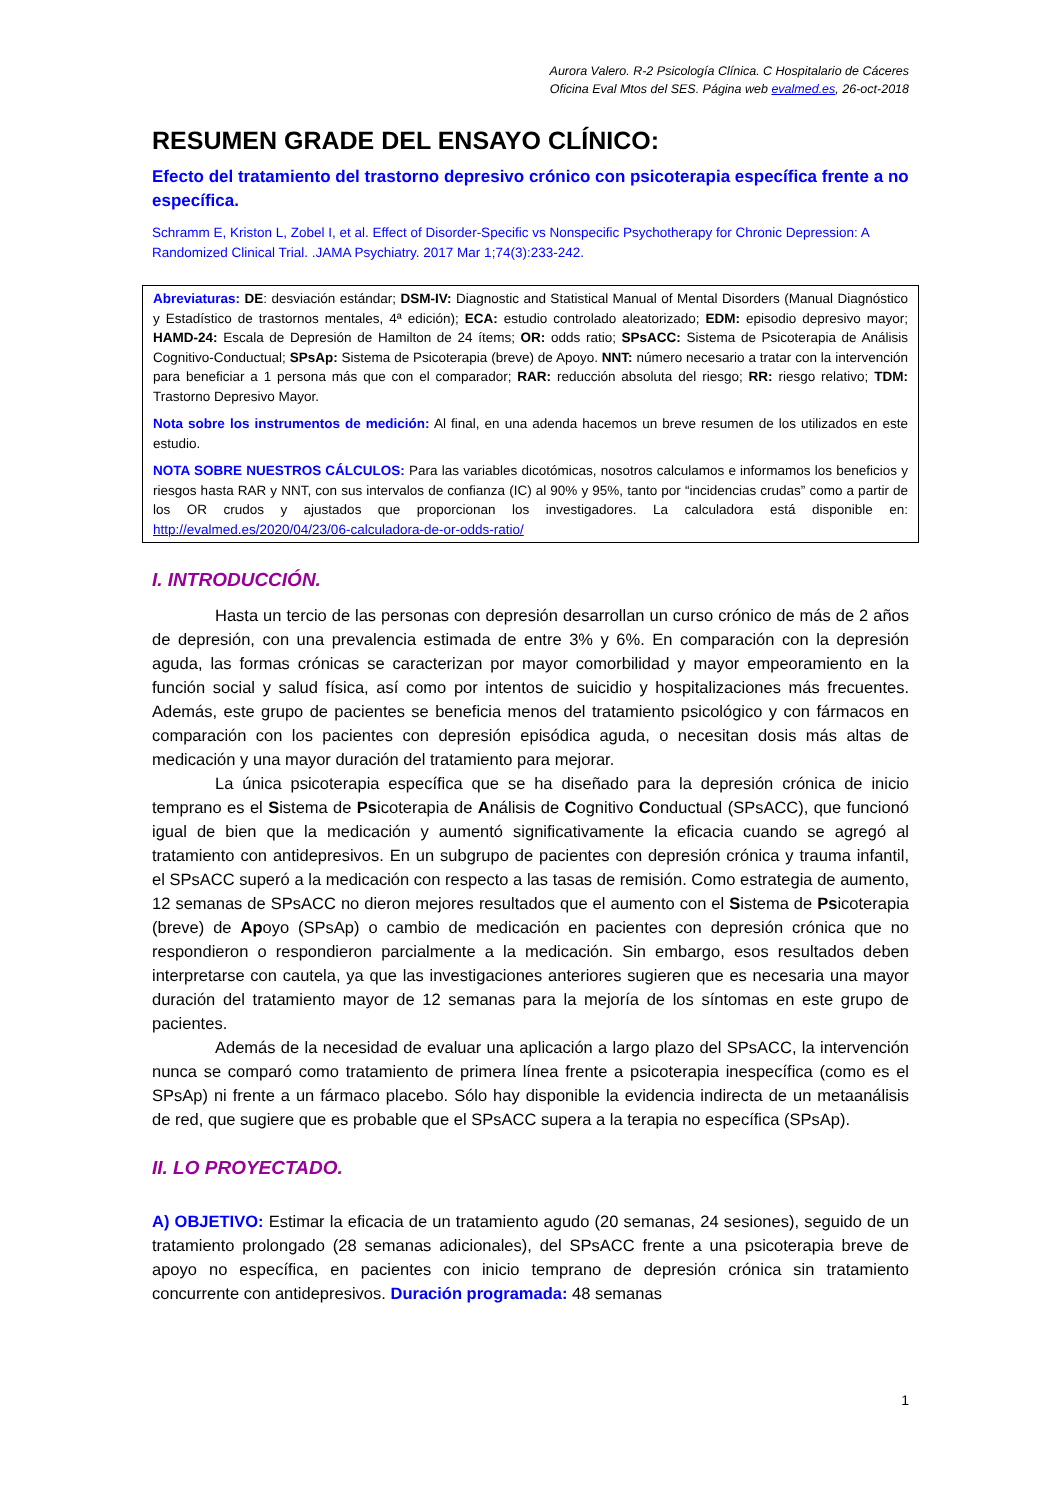Aurora Valero. R-2 Psicología Clínica. C Hospitalario de Cáceres
Oficina Eval Mtos del SES. Página web evalmed.es, 26-oct-2018
RESUMEN GRADE DEL ENSAYO CLÍNICO:
Efecto del tratamiento del trastorno depresivo crónico con psicoterapia específica frente a no específica.
Schramm E, Kriston L, Zobel I, et al. Effect of Disorder-Specific vs Nonspecific Psychotherapy for Chronic Depression: A Randomized Clinical Trial. .JAMA Psychiatry. 2017 Mar 1;74(3):233-242.
Abreviaturas: DE: desviación estándar; DSM-IV: Diagnostic and Statistical Manual of Mental Disorders (Manual Diagnóstico y Estadístico de trastornos mentales, 4ª edición); ECA: estudio controlado aleatorizado; EDM: episodio depresivo mayor; HAMD-24: Escala de Depresión de Hamilton de 24 ítems; OR: odds ratio; SPsACC: Sistema de Psicoterapia de Análisis Cognitivo-Conductual; SPsAp: Sistema de Psicoterapia (breve) de Apoyo. NNT: número necesario a tratar con la intervención para beneficiar a 1 persona más que con el comparador; RAR: reducción absoluta del riesgo; RR: riesgo relativo; TDM: Trastorno Depresivo Mayor.
Nota sobre los instrumentos de medición: Al final, en una adenda hacemos un breve resumen de los utilizados en este estudio.
NOTA SOBRE NUESTROS CÁLCULOS: Para las variables dicotómicas, nosotros calculamos e informamos los beneficios y riesgos hasta RAR y NNT, con sus intervalos de confianza (IC) al 90% y 95%, tanto por “incidencias crudas” como a partir de los OR crudos y ajustados que proporcionan los investigadores. La calculadora está disponible en: http://evalmed.es/2020/04/23/06-calculadora-de-or-odds-ratio/
I. INTRODUCCIÓN.
Hasta un tercio de las personas con depresión desarrollan un curso crónico de más de 2 años de depresión, con una prevalencia estimada de entre 3% y 6%. En comparación con la depresión aguda, las formas crónicas se caracterizan por mayor comorbilidad y mayor empeoramiento en la función social y salud física, así como por intentos de suicidio y hospitalizaciones más frecuentes. Además, este grupo de pacientes se beneficia menos del tratamiento psicológico y con fármacos en comparación con los pacientes con depresión episódica aguda, o necesitan dosis más altas de medicación y una mayor duración del tratamiento para mejorar.
La única psicoterapia específica que se ha diseñado para la depresión crónica de inicio temprano es el Sistema de Psicoterapia de Análisis de Cognitivo Conductual (SPsACC), que funcionó igual de bien que la medicación y aumentó significativamente la eficacia cuando se agregó al tratamiento con antidepresivos. En un subgrupo de pacientes con depresión crónica y trauma infantil, el SPsACC superó a la medicación con respecto a las tasas de remisión. Como estrategia de aumento, 12 semanas de SPsACC no dieron mejores resultados que el aumento con el Sistema de Psicoterapia (breve) de Apoyo (SPsAp) o cambio de medicación en pacientes con depresión crónica que no respondieron o respondieron parcialmente a la medicación. Sin embargo, esos resultados deben interpretarse con cautela, ya que las investigaciones anteriores sugieren que es necesaria una mayor duración del tratamiento mayor de 12 semanas para la mejoría de los síntomas en este grupo de pacientes.
Además de la necesidad de evaluar una aplicación a largo plazo del SPsACC, la intervención nunca se comparó como tratamiento de primera línea frente a psicoterapia inespecífica (como es el SPsAp) ni frente a un fármaco placebo. Sólo hay disponible la evidencia indirecta de un metaanálisis de red, que sugiere que es probable que el SPsACC supera a la terapia no específica (SPsAp).
II. LO PROYECTADO.
A) OBJETIVO: Estimar la eficacia de un tratamiento agudo (20 semanas, 24 sesiones), seguido de un tratamiento prolongado (28 semanas adicionales), del SPsACC frente a una psicoterapia breve de apoyo no específica, en pacientes con inicio temprano de depresión crónica sin tratamiento concurrente con antidepresivos. Duración programada: 48 semanas
1